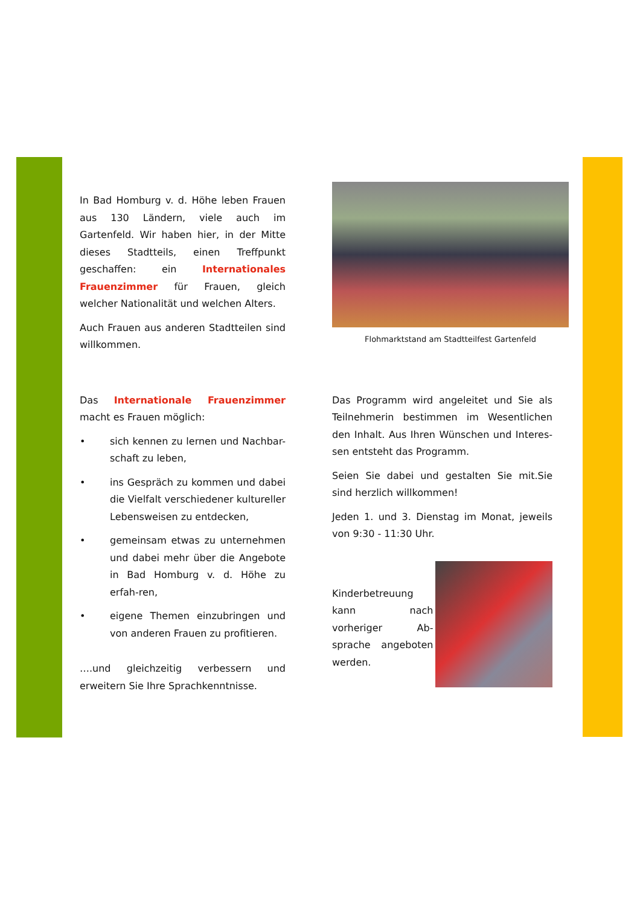In Bad Homburg v. d. Höhe leben Frauen aus 130 Ländern, viele auch im Gartenfeld. Wir haben hier, in der Mitte dieses Stadtteils, einen Treffpunkt geschaffen: ein Internationales Frauenzimmer für Frauen, gleich welcher Nationalität und welchen Alters.
Auch Frauen aus anderen Stadtteilen sind willkommen.
Flohmarktstand am Stadtteilfest Gartenfeld
Das Internationale Frauenzimmer macht es Frauen möglich:
• sich kennen zu lernen und Nachbar-schaft zu leben,
• ins Gespräch zu kommen und dabei die Vielfalt verschiedener kultureller Lebensweisen zu entdecken,
• gemeinsam etwas zu unternehmen und dabei mehr über die Angebote in Bad Homburg v. d. Höhe zu erfah-ren,
• eigene Themen einzubringen und von anderen Frauen zu profitieren.
….und gleichzeitig verbessern und erweitern Sie Ihre Sprachkenntnisse.
Das Programm wird angeleitet und Sie als Teilnehmerin bestimmen im Wesentlichen den Inhalt. Aus Ihren Wünschen und Interes-sen entsteht das Programm.
Seien Sie dabei und gestalten Sie mit.Sie sind herzlich willkommen!
Jeden 1. und 3. Dienstag im Monat, jeweils von 9:30 - 11:30 Uhr.
Kinderbetreuung kann nach vorheriger Ab-sprache angeboten werden.